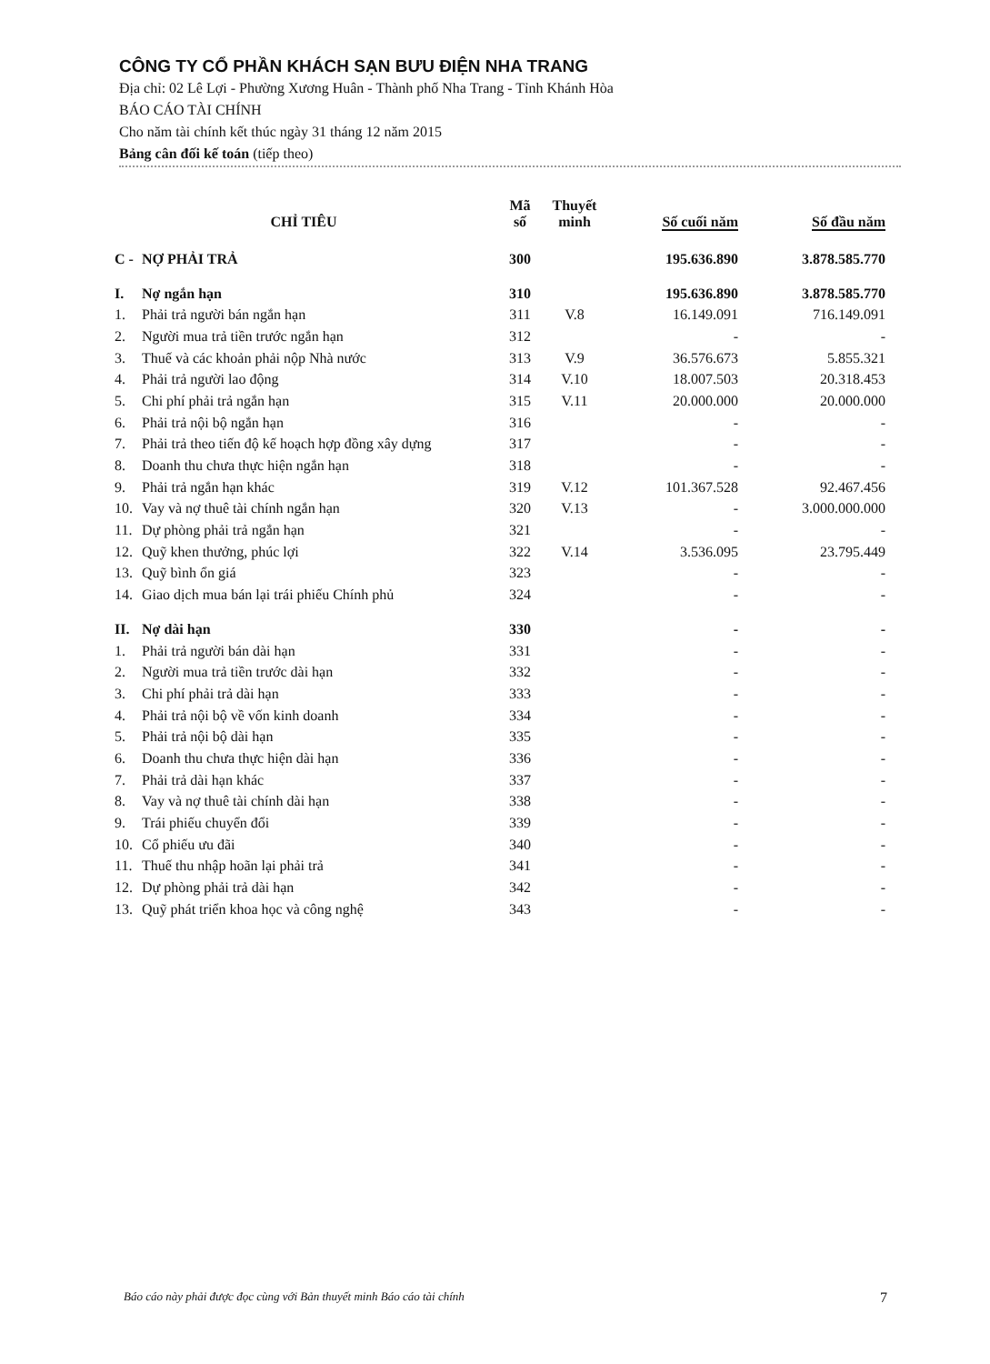CÔNG TY CỔ PHẦN KHÁCH SẠN BƯU ĐIỆN NHA TRANG
Địa chỉ: 02 Lê Lợi - Phường Xương Huân - Thành phố Nha Trang - Tỉnh Khánh Hòa
BÁO CÁO TÀI CHÍNH
Cho năm tài chính kết thúc ngày 31 tháng 12 năm 2015
Bảng cân đối kế toán (tiếp theo)
| CHỈ TIÊU | | Mã số | Thuyết minh | Số cuối năm | Số đầu năm |
| --- | --- | --- | --- | --- | --- |
| C - | NỢ PHẢI TRẢ | 300 | | 195.636.890 | 3.878.585.770 |
| I. | Nợ ngắn hạn | 310 | | 195.636.890 | 3.878.585.770 |
| 1. | Phải trả người bán ngắn hạn | 311 | V.8 | 16.149.091 | 716.149.091 |
| 2. | Người mua trả tiền trước ngắn hạn | 312 | | - | - |
| 3. | Thuế và các khoản phải nộp Nhà nước | 313 | V.9 | 36.576.673 | 5.855.321 |
| 4. | Phải trả người lao động | 314 | V.10 | 18.007.503 | 20.318.453 |
| 5. | Chi phí phải trả ngắn hạn | 315 | V.11 | 20.000.000 | 20.000.000 |
| 6. | Phải trả nội bộ ngắn hạn | 316 | | - | - |
| 7. | Phải trả theo tiến độ kế hoạch hợp đồng xây dựng | 317 | | - | - |
| 8. | Doanh thu chưa thực hiện ngắn hạn | 318 | | - | - |
| 9. | Phải trả ngắn hạn khác | 319 | V.12 | 101.367.528 | 92.467.456 |
| 10. | Vay và nợ thuê tài chính ngắn hạn | 320 | V.13 | - | 3.000.000.000 |
| 11. | Dự phòng phải trả ngắn hạn | 321 | | - | - |
| 12. | Quỹ khen thưởng, phúc lợi | 322 | V.14 | 3.536.095 | 23.795.449 |
| 13. | Quỹ bình ổn giá | 323 | | - | - |
| 14. | Giao dịch mua bán lại trái phiếu Chính phủ | 324 | | - | - |
| II. | Nợ dài hạn | 330 | | - | - |
| 1. | Phải trả người bán dài hạn | 331 | | - | - |
| 2. | Người mua trả tiền trước dài hạn | 332 | | - | - |
| 3. | Chi phí phải trả dài hạn | 333 | | - | - |
| 4. | Phải trả nội bộ về vốn kinh doanh | 334 | | - | - |
| 5. | Phải trả nội bộ dài hạn | 335 | | - | - |
| 6. | Doanh thu chưa thực hiện dài hạn | 336 | | - | - |
| 7. | Phải trả dài hạn khác | 337 | | - | - |
| 8. | Vay và nợ thuê tài chính dài hạn | 338 | | - | - |
| 9. | Trái phiếu chuyển đổi | 339 | | - | - |
| 10. | Cổ phiếu ưu đãi | 340 | | - | - |
| 11. | Thuế thu nhập hoãn lại phải trả | 341 | | - | - |
| 12. | Dự phòng phải trả dài hạn | 342 | | - | - |
| 13. | Quỹ phát triển khoa học và công nghệ | 343 | | - | - |
Báo cáo này phải được đọc cùng với Bản thuyết minh Báo cáo tài chính 7